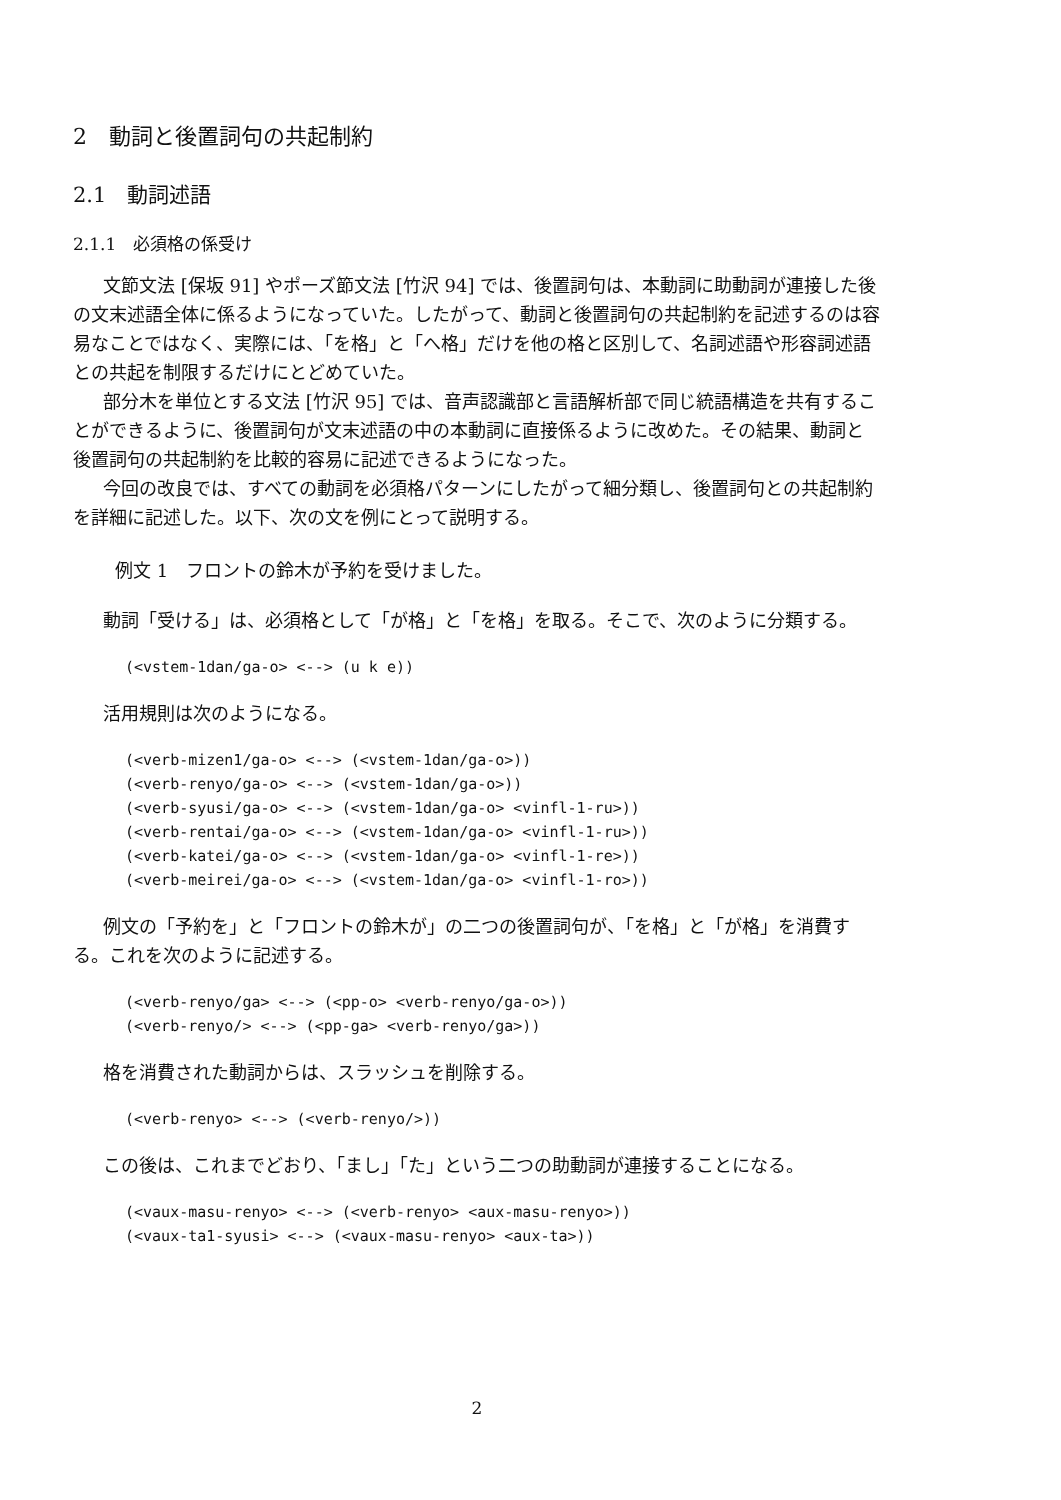2　動詞と後置詞句の共起制約
2.1　動詞述語
2.1.1　必須格の係受け
文節文法 [保坂 91] やポーズ節文法 [竹沢 94] では、後置詞句は、本動詞に助動詞が連接した後の文末述語全体に係るようになっていた。したがって、動詞と後置詞句の共起制約を記述するのは容易なことではなく、実際には、「を格」と「へ格」だけを他の格と区別して、名詞述語や形容詞述語との共起を制限するだけにとどめていた。
部分木を単位とする文法 [竹沢 95] では、音声認識部と言語解析部で同じ統語構造を共有することができるように、後置詞句が文末述語の中の本動詞に直接係るように改めた。その結果、動詞と後置詞句の共起制約を比較的容易に記述できるようになった。
今回の改良では、すべての動詞を必須格パターンにしたがって細分類し、後置詞句との共起制約を詳細に記述した。以下、次の文を例にとって説明する。
例文 1　フロントの鈴木が予約を受けました。
動詞「受ける」は、必須格として「が格」と「を格」を取る。そこで、次のように分類する。
(<vstem-1dan/ga-o> <--> (u k e))
活用規則は次のようになる。
(<verb-mizen1/ga-o> <--> (<vstem-1dan/ga-o>))
(<verb-renyo/ga-o> <--> (<vstem-1dan/ga-o>))
(<verb-syusi/ga-o> <--> (<vstem-1dan/ga-o> <vinfl-1-ru>))
(<verb-rentai/ga-o> <--> (<vstem-1dan/ga-o> <vinfl-1-ru>))
(<verb-katei/ga-o> <--> (<vstem-1dan/ga-o> <vinfl-1-re>))
(<verb-meirei/ga-o> <--> (<vstem-1dan/ga-o> <vinfl-1-ro>))
例文の「予約を」と「フロントの鈴木が」の二つの後置詞句が、「を格」と「が格」を消費する。これを次のように記述する。
(<verb-renyo/ga> <--> (<pp-o> <verb-renyo/ga-o>))
(<verb-renyo/> <--> (<pp-ga> <verb-renyo/ga>))
格を消費された動詞からは、スラッシュを削除する。
(<verb-renyo> <--> (<verb-renyo/>))
この後は、これまでどおり、「まし」「た」という二つの助動詞が連接することになる。
(<vaux-masu-renyo> <--> (<verb-renyo> <aux-masu-renyo>))
(<vaux-ta1-syusi> <--> (<vaux-masu-renyo> <aux-ta>))
2